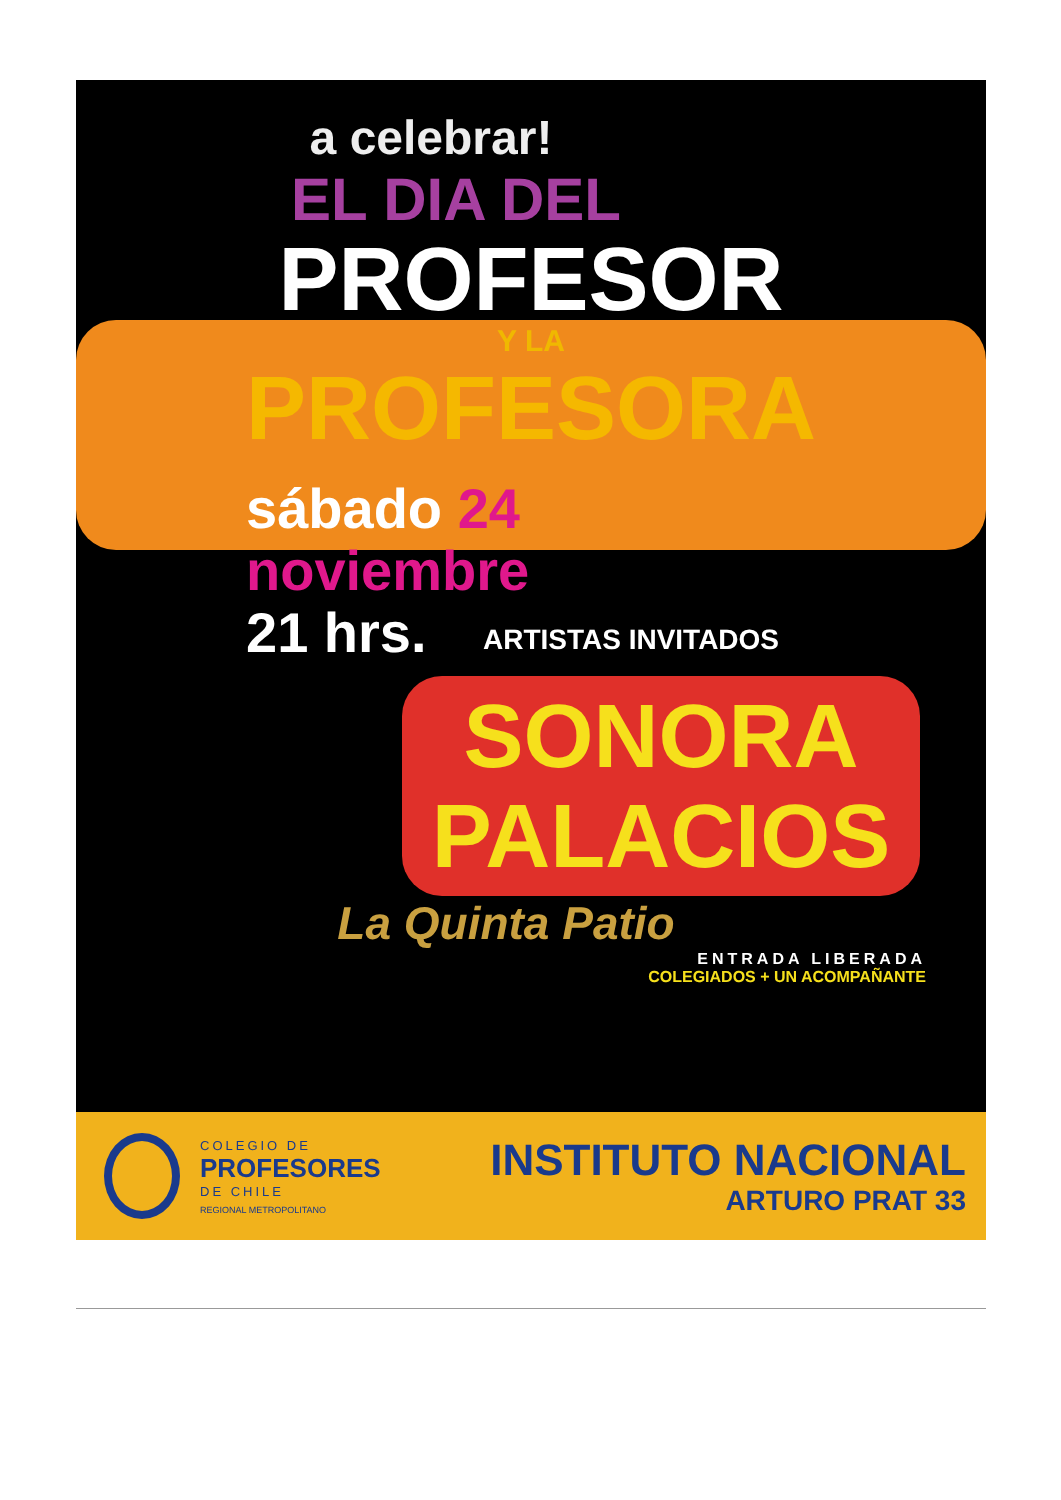a celebrar!
EL DIA DEL
PROFESOR
Y LA
PROFESORA
sábado 24
noviembre
21 hrs.
ARTISTAS INVITADOS
SONORA
PALACIOS
La Quinta Patio
ENTRADA LIBERADA
COLEGIADOS + UN ACOMPAÑANTE
COLEGIO DE
PROFESORES
DE CHILE
REGIONAL METROPOLITANO
INSTITUTO NACIONAL
ARTURO PRAT 33